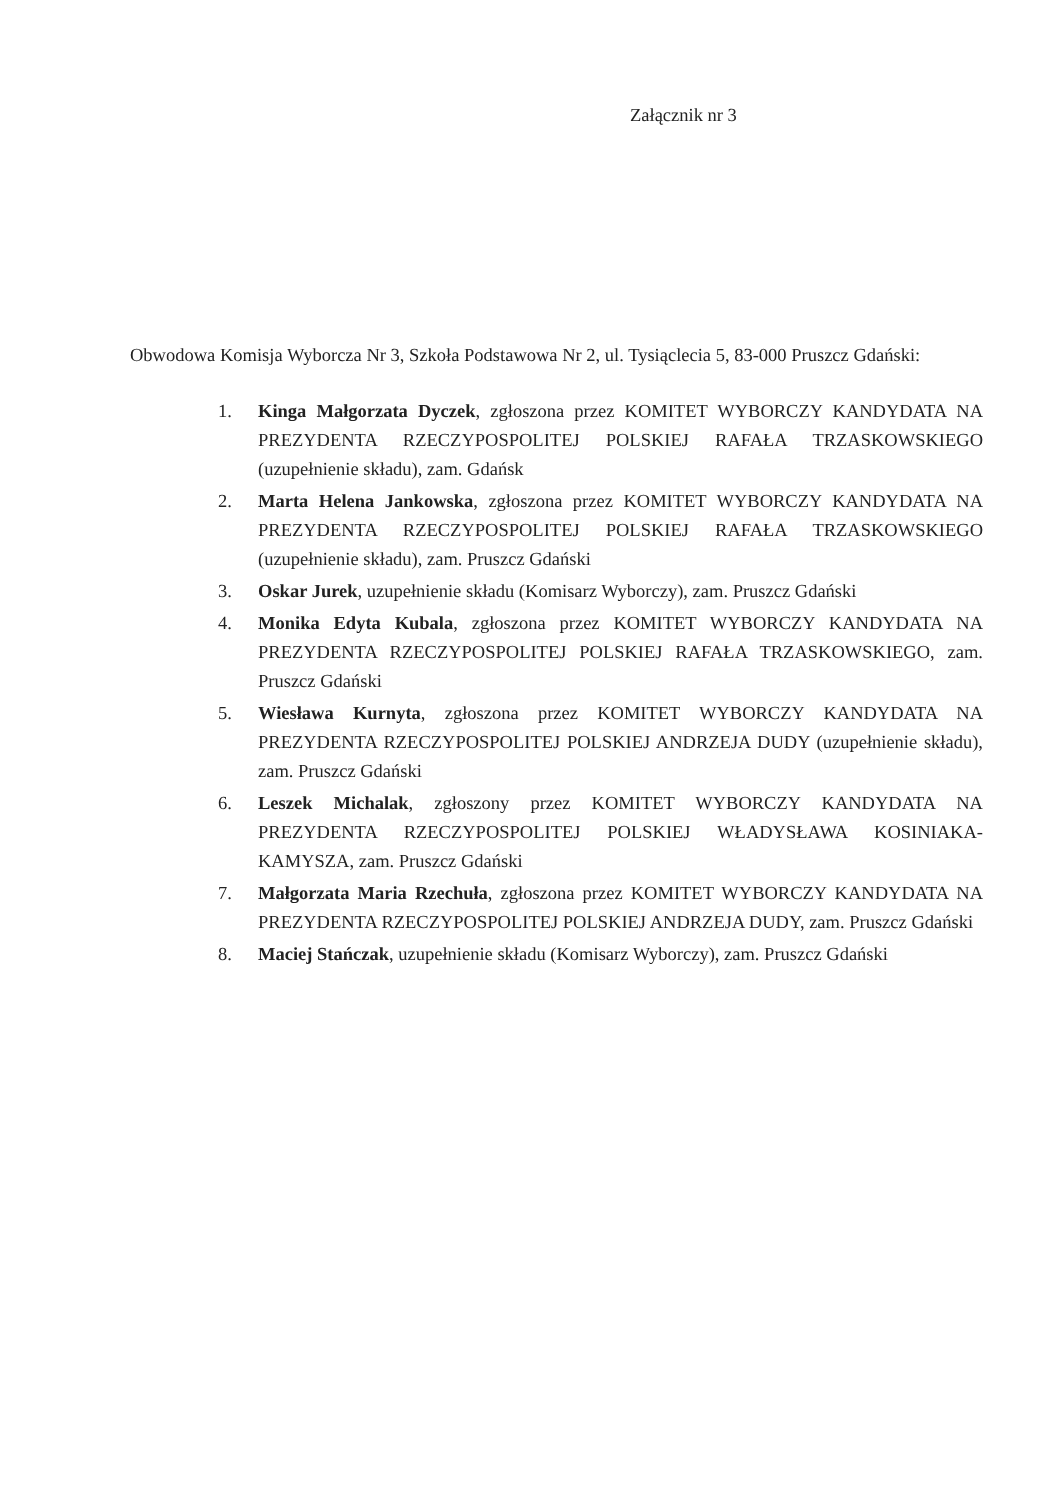Załącznik nr 3
Obwodowa Komisja Wyborcza Nr 3, Szkoła Podstawowa Nr 2, ul. Tysiąclecia 5, 83-000 Pruszcz Gdański:
1. Kinga Małgorzata Dyczek, zgłoszona przez KOMITET WYBORCZY KANDYDATA NA PREZYDENTA RZECZYPOSPOLITEJ POLSKIEJ RAFAŁA TRZASKOWSKIEGO (uzupełnienie składu), zam. Gdańsk
2. Marta Helena Jankowska, zgłoszona przez KOMITET WYBORCZY KANDYDATA NA PREZYDENTA RZECZYPOSPOLITEJ POLSKIEJ RAFAŁA TRZASKOWSKIEGO (uzupełnienie składu), zam. Pruszcz Gdański
3. Oskar Jurek, uzupełnienie składu (Komisarz Wyborczy), zam. Pruszcz Gdański
4. Monika Edyta Kubala, zgłoszona przez KOMITET WYBORCZY KANDYDATA NA PREZYDENTA RZECZYPOSPOLITEJ POLSKIEJ RAFAŁA TRZASKOWSKIEGO, zam. Pruszcz Gdański
5. Wiesława Kurnyta, zgłoszona przez KOMITET WYBORCZY KANDYDATA NA PREZYDENTA RZECZYPOSPOLITEJ POLSKIEJ ANDRZEJA DUDY (uzupełnienie składu), zam. Pruszcz Gdański
6. Leszek Michalak, zgłoszony przez KOMITET WYBORCZY KANDYDATA NA PREZYDENTA RZECZYPOSPOLITEJ POLSKIEJ WŁADYSŁAWA KOSINIAKA-KAMYSZA, zam. Pruszcz Gdański
7. Małgorzata Maria Rzechuła, zgłoszona przez KOMITET WYBORCZY KANDYDATA NA PREZYDENTA RZECZYPOSPOLITEJ POLSKIEJ ANDRZEJA DUDY, zam. Pruszcz Gdański
8. Maciej Stańczak, uzupełnienie składu (Komisarz Wyborczy), zam. Pruszcz Gdański